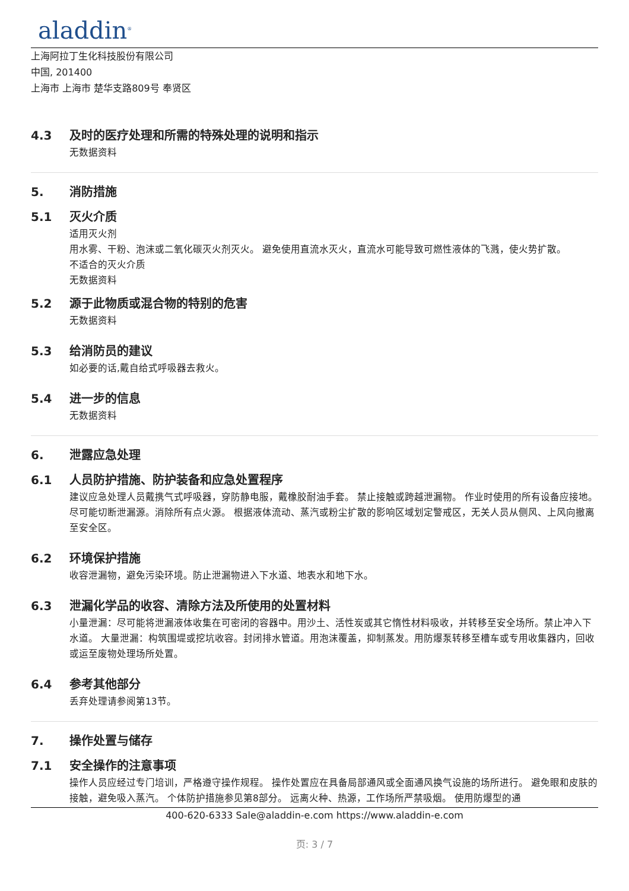aladdin<sup>®</sup>
上海阿拉丁生化科技股份有限公司
中国, 201400
上海市 上海市 楚华支路809号 奉贤区
4.3 及时的医疗处理和所需的特殊处理的说明和指示
无数据资料
5. 消防措施
5.1 灭火介质
适用灭火剂
用水雾、干粉、泡沫或二氧化碳灭火剂灭火。 避免使用直流水灭火，直流水可能导致可燃性液体的飞溅，使火势扩散。
不适合的灭火介质
无数据资料
5.2 源于此物质或混合物的特别的危害
无数据资料
5.3 给消防员的建议
如必要的话,戴自给式呼吸器去救火。
5.4 进一步的信息
无数据资料
6. 泄露应急处理
6.1 人员防护措施、防护装备和应急处置程序
建议应急处理人员戴携气式呼吸器，穿防静电服，戴橡胶耐油手套。 禁止接触或跨越泄漏物。 作业时使用的所有设备应接地。 尽可能切断泄漏源。消除所有点火源。 根据液体流动、蒸汽或粉尘扩散的影响区域划定警戒区，无关人员从侧风、上风向撤离至安全区。
6.2 环境保护措施
收容泄漏物，避免污染环境。防止泄漏物进入下水道、地表水和地下水。
6.3 泄漏化学品的收容、清除方法及所使用的处置材料
小量泄漏：尽可能将泄漏液体收集在可密闭的容器中。用沙土、活性炭或其它惰性材料吸收，并转移至安全场所。禁止冲入下水道。 大量泄漏：构筑围堤或挖坑收容。封闭排水管道。用泡沫覆盖，抑制蒸发。用防爆泵转移至槽车或专用收集器内，回收或运至废物处理场所处置。
6.4 参考其他部分
丢弃处理请参阅第13节。
7. 操作处置与储存
7.1 安全操作的注意事项
操作人员应经过专门培训，严格遵守操作规程。 操作处置应在具备局部通风或全面通风换气设施的场所进行。 避免眼和皮肤的接触，避免吸入蒸汽。 个体防护措施参见第8部分。 远离火种、热源，工作场所严禁吸烟。 使用防爆型的通
400-620-6333 Sale@aladdin-e.com https://www.aladdin-e.com
页: 3 / 7